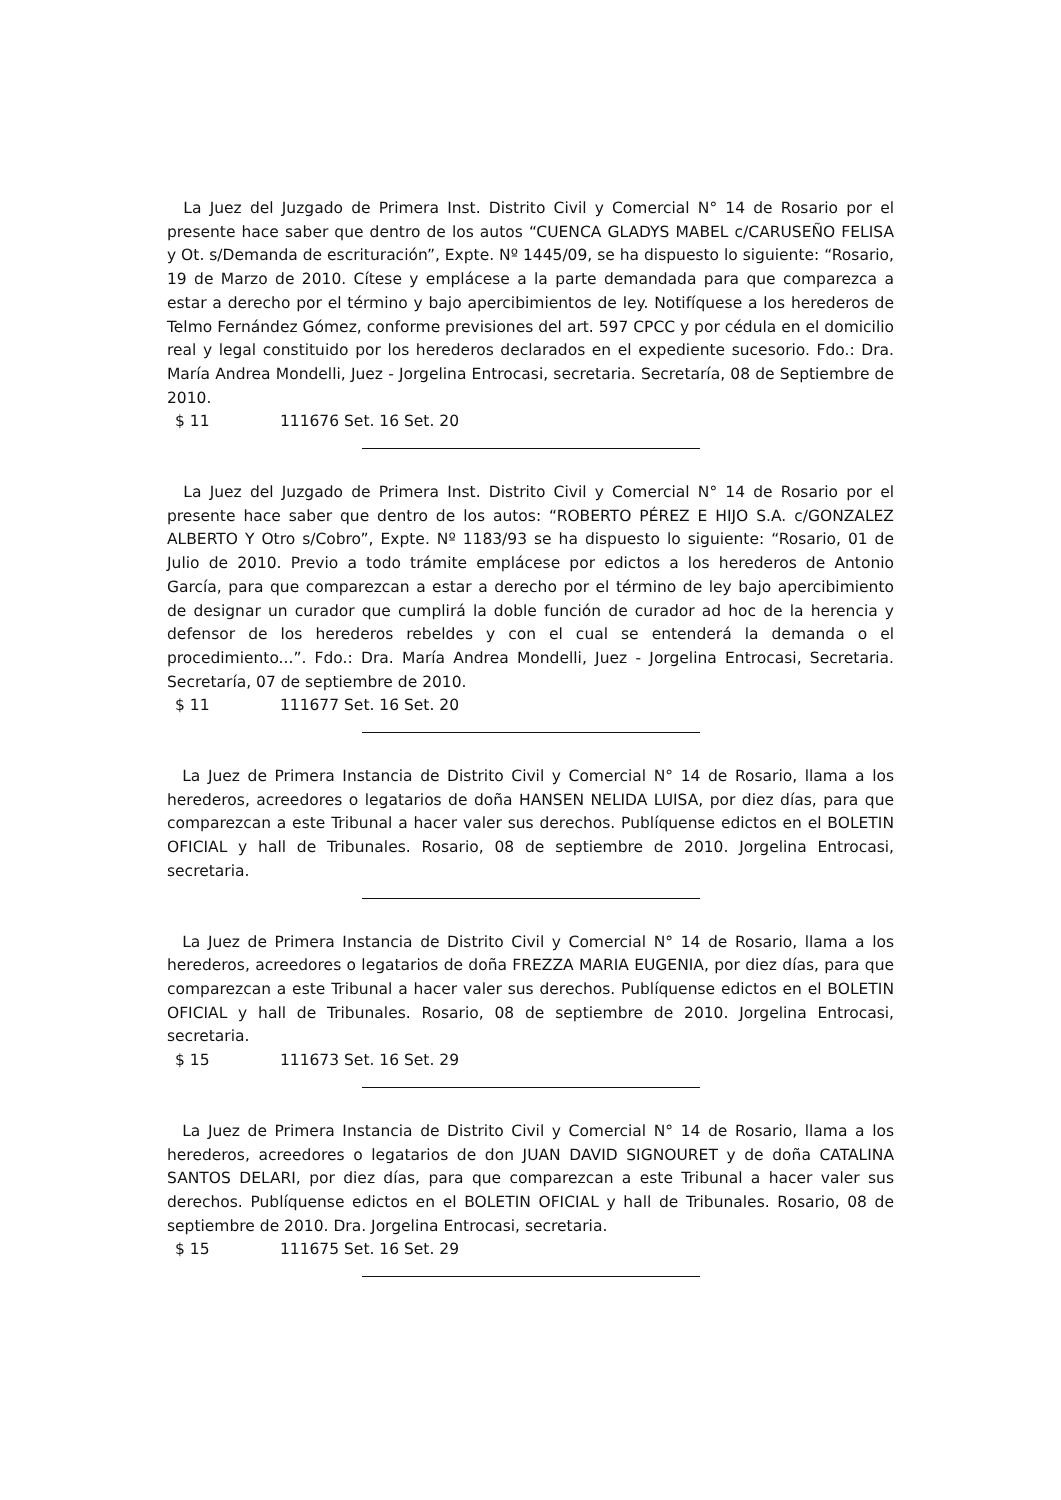La Juez del Juzgado de Primera Inst. Distrito Civil y Comercial N° 14 de Rosario por el presente hace saber que dentro de los autos “CUENCA GLADYS MABEL c/CARUSEÑO FELISA y Ot. s/Demanda de escrituración”, Expte. Nº 1445/09, se ha dispuesto lo siguiente: “Rosario, 19 de Marzo de 2010. Cítese y emplácese a la parte demandada para que comparezca a estar a derecho por el término y bajo apercibimientos de ley. Notifíquese a los herederos de Telmo Fernández Gómez, conforme previsiones del art. 597 CPCC y por cédula en el domicilio real y legal constituido por los herederos declarados en el expediente sucesorio. Fdo.: Dra. María Andrea Mondelli, Juez - Jorgelina Entrocasi, secretaria. Secretaría, 08 de Septiembre de 2010.
$ 11 111676 Set. 16 Set. 20
La Juez del Juzgado de Primera Inst. Distrito Civil y Comercial N° 14 de Rosario por el presente hace saber que dentro de los autos: “ROBERTO PÉREZ E HIJO S.A. c/GONZALEZ ALBERTO Y Otro s/Cobro”, Expte. Nº 1183/93 se ha dispuesto lo siguiente: “Rosario, 01 de Julio de 2010. Previo a todo trámite emplácese por edictos a los herederos de Antonio García, para que comparezcan a estar a derecho por el término de ley bajo apercibimiento de designar un curador que cumplirá la doble función de curador ad hoc de la herencia y defensor de los herederos rebeldes y con el cual se entenderá la demanda o el procedimiento...”. Fdo.: Dra. María Andrea Mondelli, Juez - Jorgelina Entrocasi, Secretaria. Secretaría, 07 de septiembre de 2010.
$ 11 111677 Set. 16 Set. 20
La Juez de Primera Instancia de Distrito Civil y Comercial N° 14 de Rosario, llama a los herederos, acreedores o legatarios de doña HANSEN NELIDA LUISA, por diez días, para que comparezcan a este Tribunal a hacer valer sus derechos. Publíquense edictos en el BOLETIN OFICIAL y hall de Tribunales. Rosario, 08 de septiembre de 2010. Jorgelina Entrocasi, secretaria.
La Juez de Primera Instancia de Distrito Civil y Comercial N° 14 de Rosario, llama a los herederos, acreedores o legatarios de doña FREZZA MARIA EUGENIA, por diez días, para que comparezcan a este Tribunal a hacer valer sus derechos. Publíquense edictos en el BOLETIN OFICIAL y hall de Tribunales. Rosario, 08 de septiembre de 2010. Jorgelina Entrocasi, secretaria.
$ 15 111673 Set. 16 Set. 29
La Juez de Primera Instancia de Distrito Civil y Comercial N° 14 de Rosario, llama a los herederos, acreedores o legatarios de don JUAN DAVID SIGNOURET y de doña CATALINA SANTOS DELARI, por diez días, para que comparezcan a este Tribunal a hacer valer sus derechos. Publíquense edictos en el BOLETIN OFICIAL y hall de Tribunales. Rosario, 08 de septiembre de 2010. Dra. Jorgelina Entrocasi, secretaria.
$ 15 111675 Set. 16 Set. 29